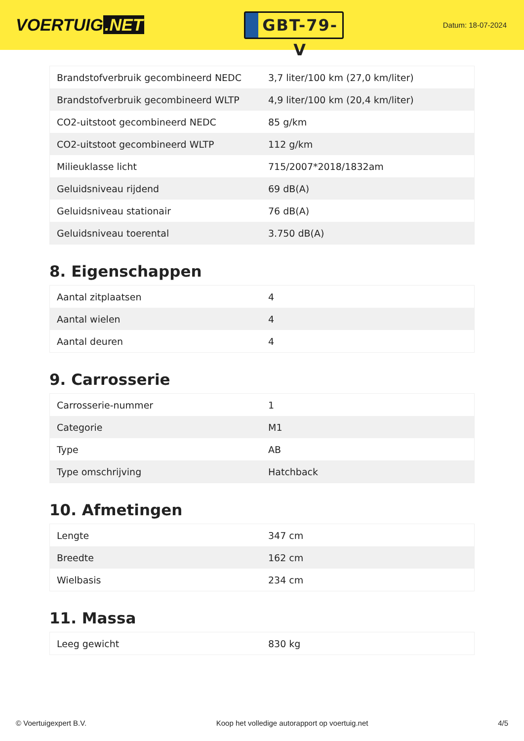VOERTUIG.NET
GBT-79-V
Datum: 18-07-2024
| Brandstofverbruik gecombineerd NEDC | 3,7 liter/100 km (27,0 km/liter) |
| Brandstofverbruik gecombineerd WLTP | 4,9 liter/100 km (20,4 km/liter) |
| CO2-uitstoot gecombineerd NEDC | 85 g/km |
| CO2-uitstoot gecombineerd WLTP | 112 g/km |
| Milieuklasse licht | 715/2007*2018/1832am |
| Geluidsniveau rijdend | 69 dB(A) |
| Geluidsniveau stationair | 76 dB(A) |
| Geluidsniveau toerental | 3.750 dB(A) |
8. Eigenschappen
| Aantal zitplaatsen | 4 |
| Aantal wielen | 4 |
| Aantal deuren | 4 |
9. Carrosserie
| Carrosserie-nummer | 1 |
| Categorie | M1 |
| Type | AB |
| Type omschrijving | Hatchback |
10. Afmetingen
| Lengte | 347 cm |
| Breedte | 162 cm |
| Wielbasis | 234 cm |
11. Massa
| Leeg gewicht | 830 kg |
© Voertuigexpert B.V. Koop het volledige autorapport op voertuig.net 4/5